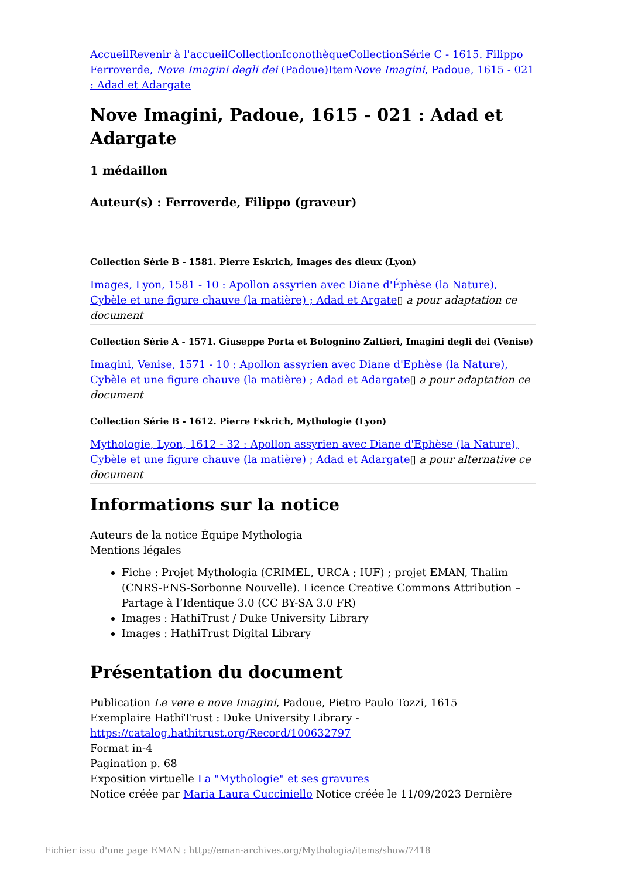Accueil Revenir à l'accueil Collection Iconothèque Collection Série C - 1615. Filippo Ferroverde, Nove Imagini degli dei (Padoue) Item Nove Imagini, Padoue, 1615 - 021 : Adad et Adargate
Nove Imagini, Padoue, 1615 - 021 : Adad et Adargate
1 médaillon
Auteur(s) : Ferroverde, Filippo (graveur)
Collection Série B - 1581. Pierre Eskrich, Images des dieux (Lyon)
Images, Lyon, 1581 - 10 : Apollon assyrien avec Diane d'Éphèse (la Nature), Cybèle et une figure chauve (la matière) ; Adad et Argate▯ a pour adaptation ce document
Collection Série A - 1571. Giuseppe Porta et Bolognino Zaltieri, Imagini degli dei (Venise)
Imagini, Venise, 1571 - 10 : Apollon assyrien avec Diane d'Ephèse (la Nature), Cybèle et une figure chauve (la matière) ; Adad et Adargate▯ a pour adaptation ce document
Collection Série B - 1612. Pierre Eskrich, Mythologie (Lyon)
Mythologie, Lyon, 1612 - 32 : Apollon assyrien avec Diane d'Ephèse (la Nature), Cybèle et une figure chauve (la matière) ; Adad et Adargate▯ a pour alternative ce document
Informations sur la notice
Auteurs de la notice Équipe Mythologia
Mentions légales
Fiche : Projet Mythologia (CRIMEL, URCA ; IUF) ; projet EMAN, Thalim (CNRS-ENS-Sorbonne Nouvelle). Licence Creative Commons Attribution – Partage à l’Identique 3.0 (CC BY-SA 3.0 FR)
Images : HathiTrust / Duke University Library
Images : HathiTrust Digital Library
Présentation du document
Publication Le vere e nove Imagini, Padoue, Pietro Paulo Tozzi, 1615
Exemplaire HathiTrust : Duke University Library - https://catalog.hathitrust.org/Record/100632797
Format in-4
Pagination p. 68
Exposition virtuelle La "Mythologie" et ses gravures
Notice créée par Maria Laura Cucciniello Notice créée le 11/09/2023 Dernière
Fichier issu d'une page EMAN : http://eman-archives.org/Mythologia/items/show/7418